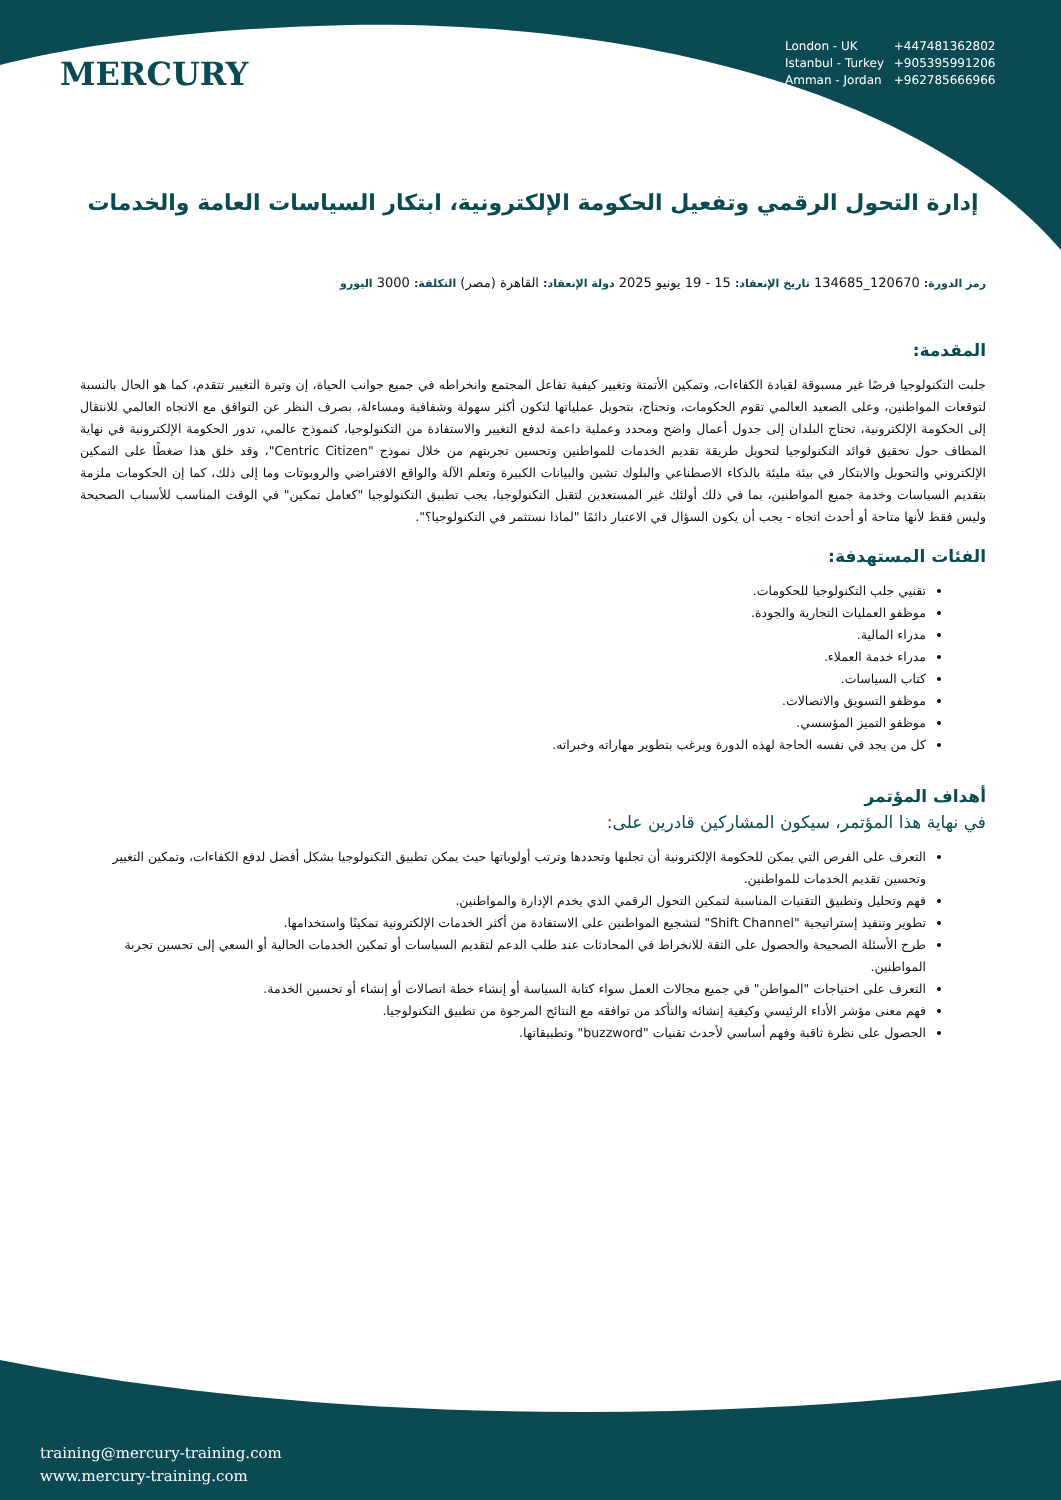MERCURY
London - UK +447481362802
Istanbul - Turkey +905395991206
Amman - Jordan +962785666966
إدارة التحول الرقمي وتفعيل الحكومة الإلكترونية، ابتكار السياسات العامة والخدمات
رمز الدورة: 120670_134685 تاريخ الإنعقاد: 15 - 19 يونيو 2025 دولة الإنعقاد: القاهرة (مصر) التكلفة: 3000 اليورو
المقدمة:
جلبت التكنولوجيا فرصًا غير مسبوقة لقيادة الكفاءات، وتمكين الأتمتة وتغيير كيفية تفاعل المجتمع وانخراطه في جميع جوانب الحياة، إن وتيرة التغيير تتقدم، كما هو الحال بالنسبة لتوقعات المواطنين، وعلى الصعيد العالمي تقوم الحكومات، وتحتاج، بتحويل عملياتها لتكون أكثر سهولة وشفافية ومساءلة، بصرف النظر عن التوافق مع الاتجاه العالمي للانتقال إلى الحكومة الإلكترونية، تحتاج البلدان إلى جدول أعمال واضح ومحدد وعملية داعمة لدفع التغيير والاستفادة من التكنولوجيا، كنموذج عالمي، تدور الحكومة الإلكترونية في نهاية المطاف حول تحقيق فوائد التكنولوجيا لتحويل طريقة تقديم الخدمات للمواطنين وتحسين تجربتهم من خلال نموذج "Centric Citizen"، وقد خلق هذا ضغطًا على التمكين الإلكتروني والتحويل والابتكار في بيئة مليئة بالذكاء الاصطناعي والبلوك تشين والبيانات الكبيرة وتعلم الآلة والواقع الافتراضي والروبوتات وما إلى ذلك، كما إن الحكومات ملزمة بتقديم السياسات وخدمة جميع المواطنين، بما في ذلك أولئك غير المستعدين لتقبل التكنولوجيا، يجب تطبيق التكنولوجيا "كعامل تمكين" في الوقت المناسب للأسباب الصحيحة وليس فقط لأنها متاحة أو أحدث اتجاه - يجب أن يكون السؤال في الاعتبار دائمًا "لماذا نستثمر في التكنولوجيا؟".
الفئات المستهدفة:
تقنيي جلب التكنولوجيا للحكومات.
موظفو العمليات التجارية والجودة.
مدراء المالية.
مدراء خدمة العملاء.
كتاب السياسات.
موظفو التسويق والاتصالات.
موظفو التميز المؤسسي.
كل من يجد في نفسه الحاجة لهذه الدورة ويرغب بتطوير مهاراته وخبراته.
أهداف المؤتمر
في نهاية هذا المؤتمر، سيكون المشاركين قادرين على:
التعرف على الفرص التي يمكن للحكومة الإلكترونية أن تجلبها وتحددها وترتب أولوياتها حيث يمكن تطبيق التكنولوجيا بشكل أفضل لدفع الكفاءات، وتمكين التغيير وتحسين تقديم الخدمات للمواطنين.
فهم وتحليل وتطبيق التقنيات المناسبة لتمكين التحول الرقمي الذي يخدم الإدارة والمواطنين.
تطوير وتنفيذ إستراتيجية "Shift Channel" لتشجيع المواطنين على الاستفادة من أكثر الخدمات الإلكترونية تمكينًا واستخدامها.
طرح الأسئلة الصحيحة والحصول على الثقة للانخراط في المحادثات عند طلب الدعم لتقديم السياسات أو تمكين الخدمات الحالية أو السعي إلى تحسين تجربة المواطنين.
التعرف على احتياجات "المواطن" في جميع مجالات العمل سواء كتابة السياسة أو إنشاء خطة اتصالات أو إنشاء أو تحسين الخدمة.
فهم معنى مؤشر الأداء الرئيسي وكيفية إنشائه والتأكد من توافقه مع النتائج المرجوة من تطبيق التكنولوجيا.
الحصول على نظرة ثاقبة وفهم أساسي لأحدث تقنيات "buzzword" وتطبيقاتها.
training@mercury-training.com
www.mercury-training.com